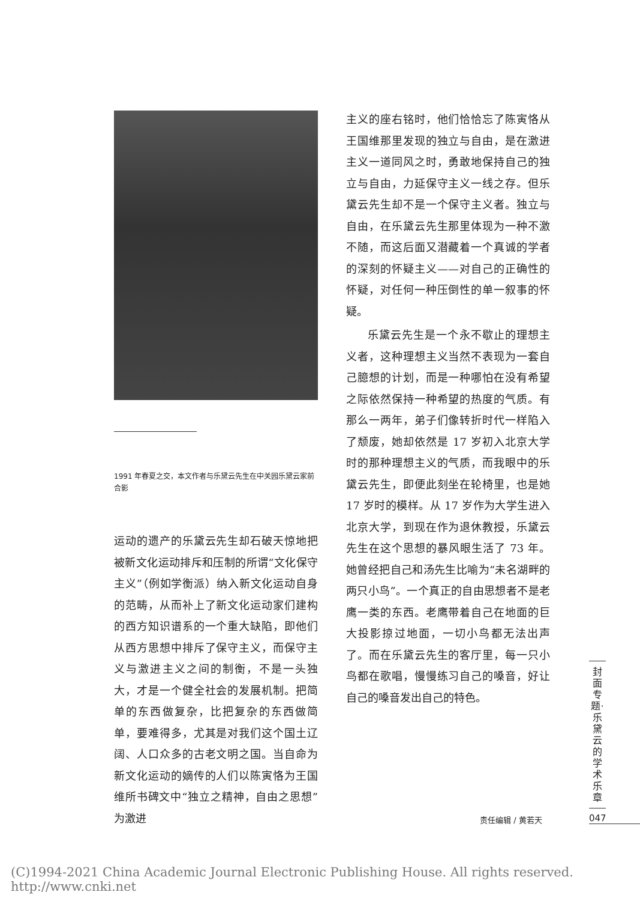1991 年春夏之交，本文作者与乐黛云先生在中关园乐黛云家前合影
运动的遗产的乐黛云先生却石破天惊地把被新文化运动排斥和压制的所谓“文化保守主义”（例如学衡派）纳入新文化运动自身的范畴，从而补上了新文化运动家们建构的西方知识谱系的一个重大缺陷，即他们从西方思想中排斥了保守主义，而保守主义与激进主义之间的制衡，不是一头独大，才是一个健全社会的发展机制。把简单的东西做复杂，比把复杂的东西做简单，要难得多，尤其是对我们这个国土辽阔、人口众多的古老文明之国。当自命为新文化运动的嫡传的人们以陈寅恪为王国维所书碑文中“独立之精神，自由之思想”为激进
主义的座右铭时，他们恰恰忘了陈寅恪从王国维那里发现的独立与自由，是在激进主义一道同风之时，勇敢地保持自己的独立与自由，力延保守主义一线之存。但乐黛云先生却不是一个保守主义者。独立与自由，在乐黛云先生那里体现为一种不激不随，而这后面又潜藏着一个真诚的学者的深刻的怀疑主义——对自己的正确性的怀疑，对任何一种压倒性的单一叙事的怀疑。
乐黛云先生是一个永不歇止的理想主义者，这种理想主义当然不表现为一套自己臆想的计划，而是一种哪怕在没有希望之际依然保持一种希望的热度的气质。有那么一两年，弟子们像转折时代一样陷入了颓废，她却依然是 17 岁初入北京大学时的那种理想主义的气质，而我眼中的乐黛云先生，即便此刻坐在轮椅里，也是她 17 岁时的模样。从 17 岁作为大学生进入北京大学，到现在作为退休教授，乐黛云先生在这个思想的暴风眼生活了 73 年。她曾经把自己和汤先生比喻为“未名湖畔的两只小鸟”。一个真正的自由思想者不是老鹰一类的东西。老鹰带着自己在地面的巨大投影掠过地面，一切小鸟都无法出声了。而在乐黛云先生的客厅里，每一只小鸟都在歌唱，慢慢练习自己的嗓音，好让自己的嗓音发出自己的特色。
封面专题·乐黛云的学术乐章
责任编辑 / 黄若天 047
(C)1994-2021 China Academic Journal Electronic Publishing House. All rights reserved. http://www.cnki.net